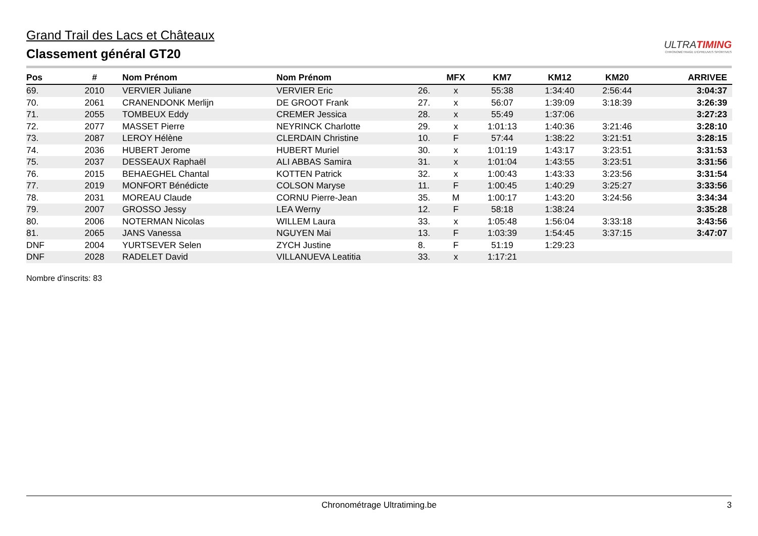Grand Trail des Lacs et Châteaux
Classement général GT20
ULTRATIMING
CHRONOMÉTRAGE D'ÉPREUVES SPORTIVES
| Pos | # | Nom Prénom | Nom Prénom | | MFX | KM7 | KM12 | KM20 | ARRIVEE |
| --- | --- | --- | --- | --- | --- | --- | --- | --- | --- |
| 69. | 2010 | VERVIER Juliane | VERVIER Eric | 26. | x | 55:38 | 1:34:40 | 2:56:44 | 3:04:37 |
| 70. | 2061 | CRANENDONK Merlijn | DE GROOT Frank | 27. | x | 56:07 | 1:39:09 | 3:18:39 | 3:26:39 |
| 71. | 2055 | TOMBEUX Eddy | CREMER Jessica | 28. | x | 55:49 | 1:37:06 | | 3:27:23 |
| 72. | 2077 | MASSET Pierre | NEYRINCK Charlotte | 29. | x | 1:01:13 | 1:40:36 | 3:21:46 | 3:28:10 |
| 73. | 2087 | LEROY Hélène | CLERDAIN Christine | 10. | F | 57:44 | 1:38:22 | 3:21:51 | 3:28:15 |
| 74. | 2036 | HUBERT Jerome | HUBERT Muriel | 30. | x | 1:01:19 | 1:43:17 | 3:23:51 | 3:31:53 |
| 75. | 2037 | DESSEAUX Raphaël | ALI ABBAS Samira | 31. | x | 1:01:04 | 1:43:55 | 3:23:51 | 3:31:56 |
| 76. | 2015 | BEHAEGHEL Chantal | KOTTEN Patrick | 32. | x | 1:00:43 | 1:43:33 | 3:23:56 | 3:31:54 |
| 77. | 2019 | MONFORT Bénédicte | COLSON Maryse | 11. | F | 1:00:45 | 1:40:29 | 3:25:27 | 3:33:56 |
| 78. | 2031 | MOREAU Claude | CORNU Pierre-Jean | 35. | M | 1:00:17 | 1:43:20 | 3:24:56 | 3:34:34 |
| 79. | 2007 | GROSSO Jessy | LEA Werny | 12. | F | 58:18 | 1:38:24 | | 3:35:28 |
| 80. | 2006 | NOTERMAN Nicolas | WILLEM Laura | 33. | x | 1:05:48 | 1:56:04 | 3:33:18 | 3:43:56 |
| 81. | 2065 | JANS Vanessa | NGUYEN Mai | 13. | F | 1:03:39 | 1:54:45 | 3:37:15 | 3:47:07 |
| DNF | 2004 | YURTSEVER Selen | ZYCH Justine | 8. | F | 51:19 | 1:29:23 | | |
| DNF | 2028 | RADELET David | VILLANUEVA Leatitia | 33. | x | 1:17:21 | | | |
Nombre d'inscrits: 83
Chronométrage Ultratiming.be 3